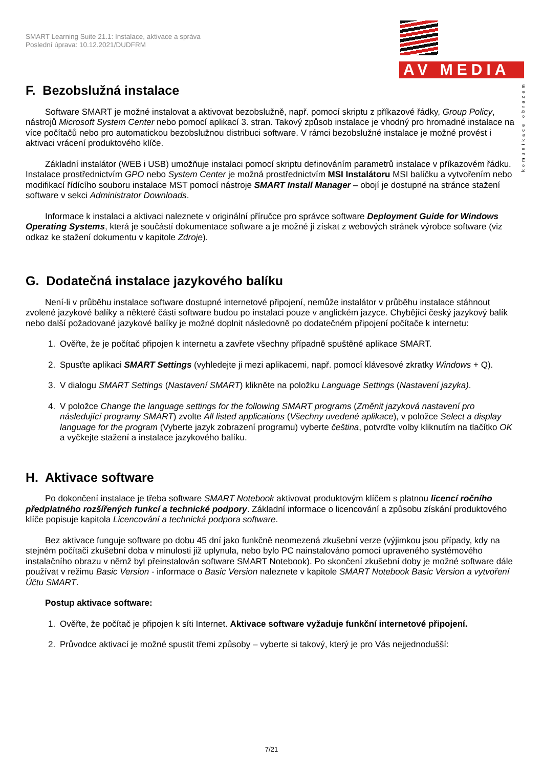SMART Learning Suite 21.1: Instalace, aktivace a správa
Poslední úprava: 10.12.2021/DUDFRM
AV MEDIA
komunikace obrazem
F. Bezobslužná instalace
Software SMART je možné instalovat a aktivovat bezobslužně, např. pomocí skriptu z příkazové řádky, Group Policy, nástrojů Microsoft System Center nebo pomocí aplikací 3. stran. Takový způsob instalace je vhodný pro hromadné instalace na více počítačů nebo pro automatickou bezobslužnou distribuci software. V rámci bezobslužné instalace je možné provést i aktivaci vrácení produktového klíče.
Základní instalátor (WEB i USB) umožňuje instalaci pomocí skriptu definováním parametrů instalace v příkazovém řádku. Instalace prostřednictvím GPO nebo System Center je možná prostřednictvím MSI Instalátoru MSI balíčku a vytvořením nebo modifikací řídícího souboru instalace MST pomocí nástroje SMART Install Manager – obojí je dostupné na stránce stažení software v sekci Administrator Downloads.
Informace k instalaci a aktivaci naleznete v originální příručce pro správce software Deployment Guide for Windows Operating Systems, která je součástí dokumentace software a je možné ji získat z webových stránek výrobce software (viz odkaz ke stažení dokumentu v kapitole Zdroje).
G. Dodatečná instalace jazykového balíku
Není-li v průběhu instalace software dostupné internetové připojení, nemůže instalátor v průběhu instalace stáhnout zvolené jazykové balíky a některé části software budou po instalaci pouze v anglickém jazyce. Chybějící český jazykový balík nebo další požadované jazykové balíky je možné doplnit následovně po dodatečném připojení počítače k internetu:
1. Ověřte, že je počítač připojen k internetu a zavřete všechny případně spuštěné aplikace SMART.
2. Spusťte aplikaci SMART Settings (vyhledejte ji mezi aplikacemi, např. pomocí klávesové zkratky Windows + Q).
3. V dialogu SMART Settings (Nastavení SMART) klikněte na položku Language Settings (Nastavení jazyka).
4. V položce Change the language settings for the following SMART programs (Změnit jazyková nastavení pro následující programy SMART) zvolte All listed applications (Všechny uvedené aplikace), v položce Select a display language for the program (Vyberte jazyk zobrazení programu) vyberte čeština, potvrďte volby kliknutím na tlačítko OK a vyčkejte stažení a instalace jazykového balíku.
H. Aktivace software
Po dokončení instalace je třeba software SMART Notebook aktivovat produktovým klíčem s platnou licencí ročního předplatného rozšířených funkcí a technické podpory. Základní informace o licencování a způsobu získání produktového klíče popisuje kapitola Licencování a technická podpora software.
Bez aktivace funguje software po dobu 45 dní jako funkčně neomezená zkušební verze (výjimkou jsou případy, kdy na stejném počítači zkušební doba v minulosti již uplynula, nebo bylo PC nainstalováno pomocí upraveného systémového instalačního obrazu v němž byl přeinstalován software SMART Notebook). Po skončení zkušební doby je možné software dále používat v režimu Basic Version - informace o Basic Version naleznete v kapitole SMART Notebook Basic Version a vytvoření Účtu SMART.
Postup aktivace software:
1. Ověřte, že počítač je připojen k síti Internet. Aktivace software vyžaduje funkční internetové připojení.
2. Průvodce aktivací je možné spustit třemi způsoby – vyberte si takový, který je pro Vás nejjednodušší:
7/21